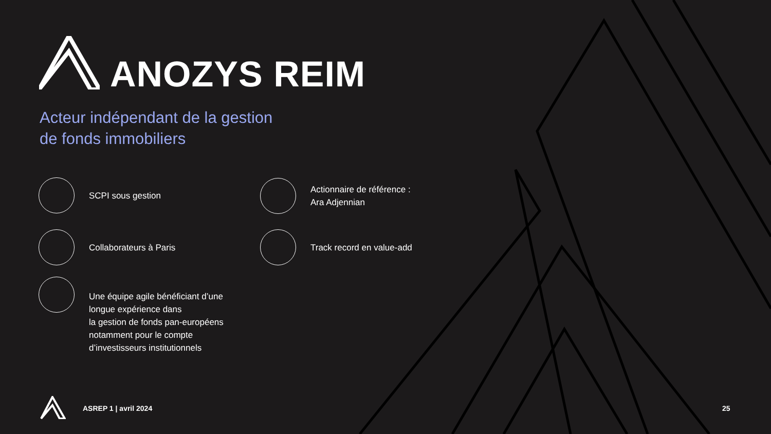ANOZYS REIM
Acteur indépendant de la gestion
de fonds immobiliers
SCPI sous gestion
Actionnaire de référence :
Ara Adjennian
Collaborateurs à Paris Track record en value-add
Une équipe agile bénéficiant d’une
longue expérience dans
la gestion de fonds pan-européens
notamment pour le compte
d’investisseurs institutionnels
ASREP 1 | avril 2024 25